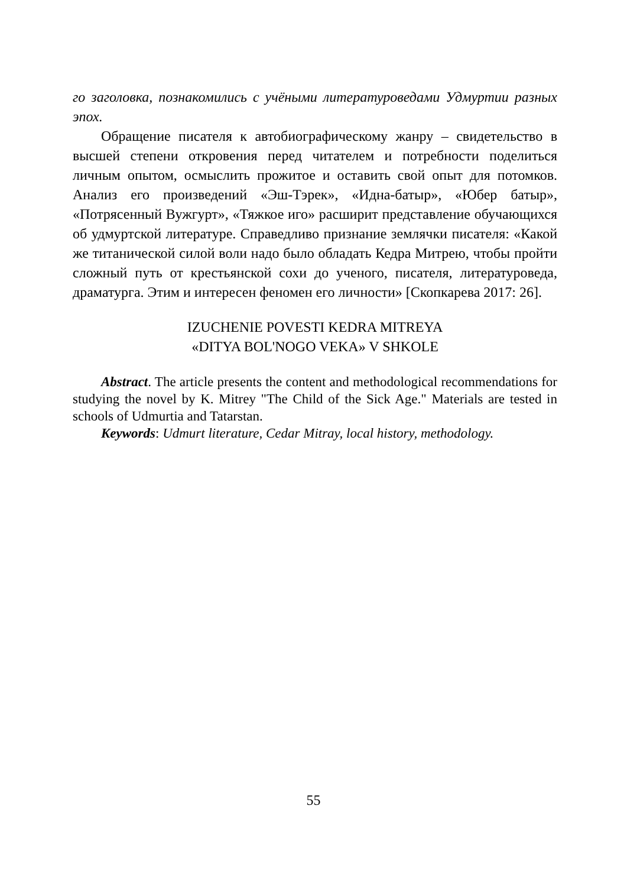го заголовка, познакомились с учёными литературоведами Удмуртии разных эпох.
Обращение писателя к автобиографическому жанру – свидетельство в высшей степени откровения перед читателем и потребности поделиться личным опытом, осмыслить прожитое и оставить свой опыт для потомков. Анализ его произведений «Эш-Тэрек», «Идна-батыр», «Юбер батыр», «Потрясенный Вужгурт», «Тяжкое иго» расширит представление обучающихся об удмуртской литературе. Справедливо признание землячки писателя: «Какой же титанической силой воли надо было обладать Кедра Митрею, чтобы пройти сложный путь от крестьянской сохи до ученого, писателя, литературоведа, драматурга. Этим и интересен феномен его личности» [Скопкарева 2017: 26].
IZUCHENIE POVESTI KEDRA MITREYA
«DITYA BOL'NOGO VEKA» V SHKOLE
Abstract. The article presents the content and methodological recommendations for studying the novel by K. Mitrey "The Child of the Sick Age." Materials are tested in schools of Udmurtia and Tatarstan.
Keywords: Udmurt literature, Cedar Mitray, local history, methodology.
55